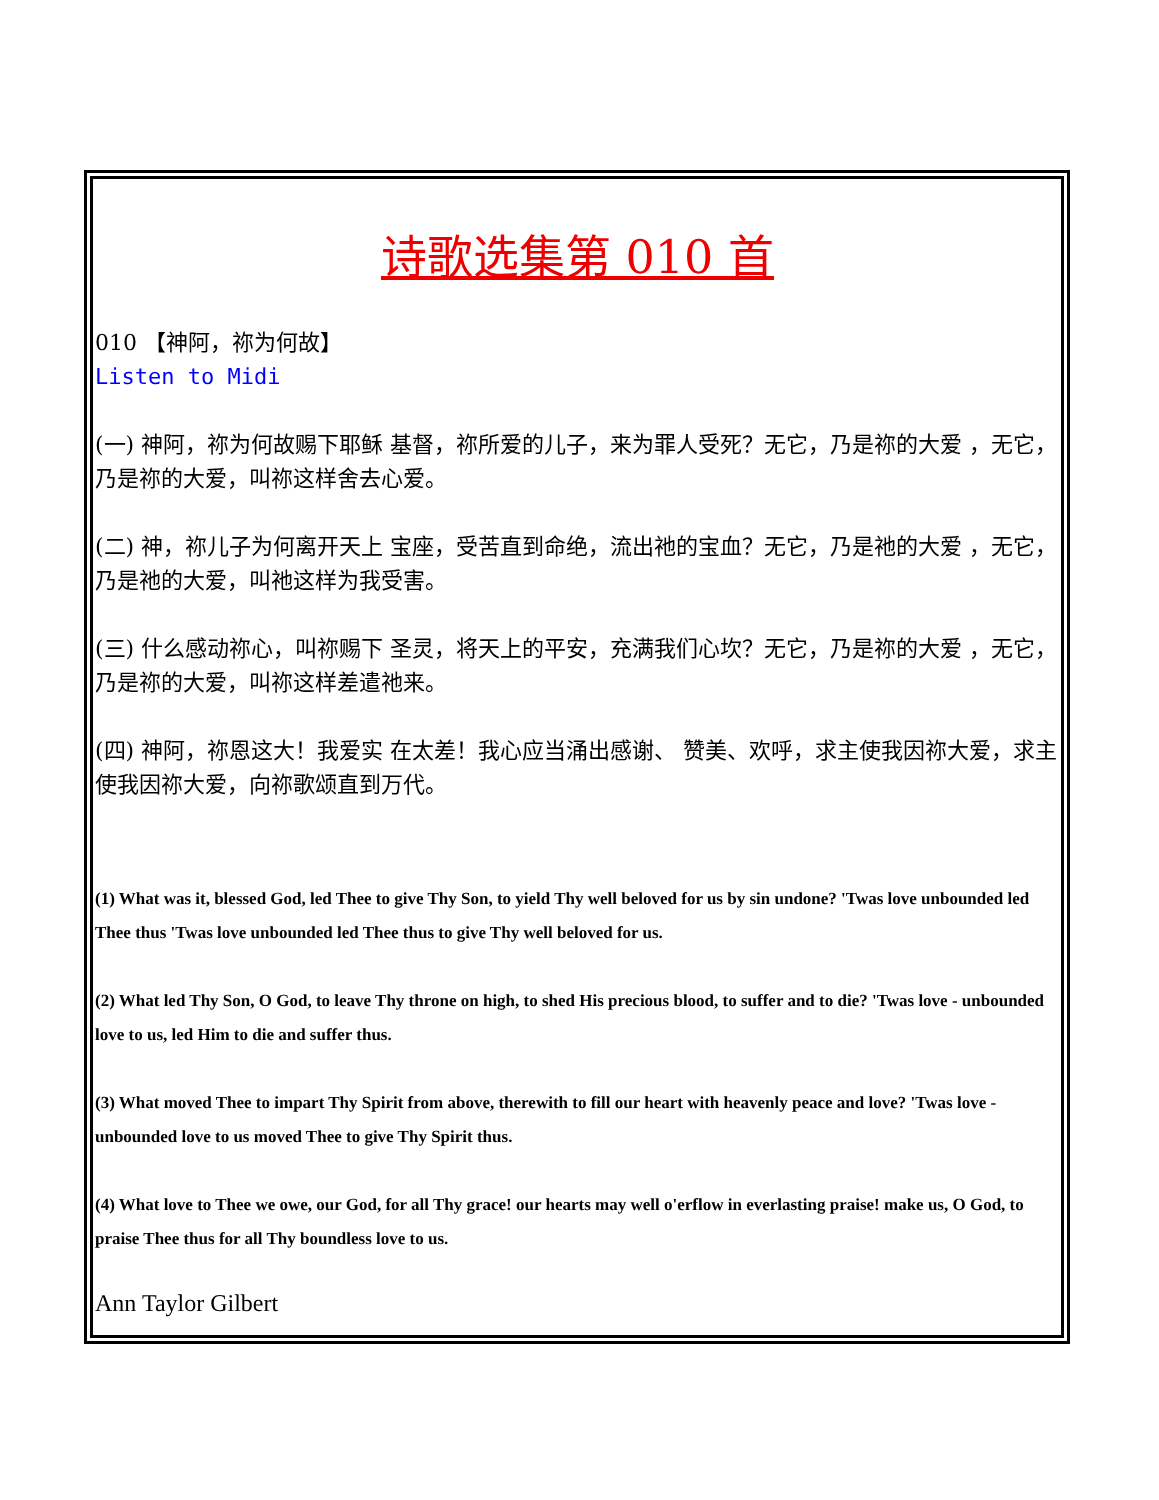诗歌选集第 010 首
010 【神阿，祢为何故】
Listen to Midi
(一) 神阿，祢为何故赐下耶稣 基督，祢所爱的儿子，来为罪人受死？无它，乃是祢的大爱 ，无它，乃是祢的大爱，叫祢这样舍去心爱。
(二) 神，祢儿子为何离开天上 宝座，受苦直到命绝，流出祂的宝血？无它，乃是祂的大爱 ，无它，乃是祂的大爱，叫祂这样为我受害。
(三) 什么感动祢心，叫祢赐下 圣灵，将天上的平安，充满我们心坎？无它，乃是祢的大爱 ，无它，乃是祢的大爱，叫祢这样差遣祂来。
(四) 神阿，祢恩这大！我爱实 在太差！我心应当涌出感谢、 赞美、欢呼，求主使我因祢大爱，求主使我因祢大爱，向祢歌颂直到万代。
(1) What was it, blessed God, led Thee to give Thy Son, to yield Thy well beloved for us by sin undone? 'Twas love unbounded led Thee thus 'Twas love unbounded led Thee thus to give Thy well beloved for us.
(2) What led Thy Son, O God, to leave Thy throne on high, to shed His precious blood, to suffer and to die? 'Twas love - unbounded love to us, led Him to die and suffer thus.
(3) What moved Thee to impart Thy Spirit from above, therewith to fill our heart with heavenly peace and love? 'Twas love - unbounded love to us moved Thee to give Thy Spirit thus.
(4) What love to Thee we owe, our God, for all Thy grace! our hearts may well o'erflow in everlasting praise! make us, O God, to praise Thee thus for all Thy boundless love to us.
Ann Taylor Gilbert